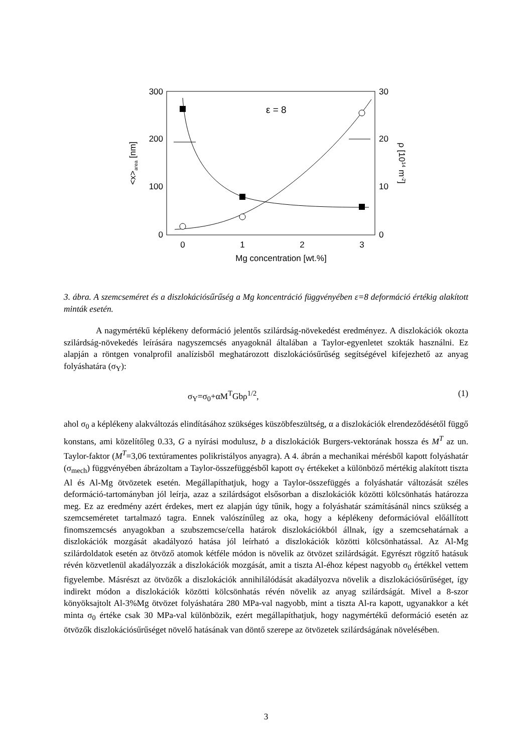300
200
100
0
30
20
10
0
0
1
2
3
Mg concentration [wt.%]
ε = 8
<x>area [nm]
ρ [1014 m-2]
3. ábra. A szemcseméret és a diszlokációsűrűség a Mg koncentráció függvényében ε=8 deformáció értékig alakított minták esetén.
A nagymértékű képlékeny deformáció jelentős szilárdság-növekedést eredményez. A diszlokációk okozta szilárdság-növekedés leírására nagyszemcsés anyagoknál általában a Taylor-egyenletet szokták használni. Ez alapján a röntgen vonalprofil analízisből meghatározott diszlokációsűrűség segítségével kifejezhető az anyag folyáshatára (σ<sub>Y</sub>):
σ<sub>Y</sub>=σ<sub>0</sub>+αM<sup>T</sup>Gbρ<sup>1/2</sup>, (1)
ahol σ<sub>0</sub> a képlékeny alakváltozás elindításához szükséges küszöbfeszültség, α a diszlokációk elrendeződésétől függő konstans, ami közelítőleg 0.33, G a nyírási modulusz, b a diszlokációk Burgers-vektorának hossza és M<sup>T</sup> az un. Taylor-faktor (M<sup>T</sup>=3,06 textúramentes polikristályos anyagra). A 4. ábrán a mechanikai mérésből kapott folyáshatár (σ<sub>mech</sub>) függvényében ábrázoltam a Taylor-összefüggésből kapott σ<sub>Y</sub> értékeket a különböző mértékig alakított tiszta Al és Al-Mg ötvözetek esetén. Megállapíthatjuk, hogy a Taylor-összefüggés a folyáshatár változását széles deformáció-tartományban jól leírja, azaz a szilárdságot elsősorban a diszlokációk közötti kölcsönhatás határozza meg. Ez az eredmény azért érdekes, mert ez alapján úgy tűnik, hogy a folyáshatár számításánál nincs szükség a szemcseméretet tartalmazó tagra. Ennek valószínűleg az oka, hogy a képlékeny deformációval előállított finomszemcsés anyagokban a szubszemcse/cella határok diszlokációkból állnak, így a szemcsehatárnak a diszlokációk mozgását akadályozó hatása jól leírható a diszlokációk közötti kölcsönhatással. Az Al-Mg szilárdoldatok esetén az ötvöző atomok kétféle módon is növelik az ötvözet szilárdságát. Egyrészt rögzítő hatásuk révén közvetlenül akadályozzák a diszlokációk mozgását, amit a tiszta Al-éhoz képest nagyobb σ<sub>0</sub> értékkel vettem figyelembe. Másrészt az ötvözők a diszlokációk annihilálódását akadályozva növelik a diszlokációsűrűséget, így indirekt módon a diszlokációk közötti kölcsönhatás révén növelik az anyag szilárdságát. Mivel a 8-szor könyöksajtolt Al-3%Mg ötvözet folyáshatára 280 MPa-val nagyobb, mint a tiszta Al-ra kapott, ugyanakkor a két minta σ<sub>0</sub> értéke csak 30 MPa-val különbözik, ezért megállapíthatjuk, hogy nagymértékű deformáció esetén az ötvözők diszlokációsűrűséget növelő hatásának van döntő szerepe az ötvözetek szilárdságának növelésében.
3